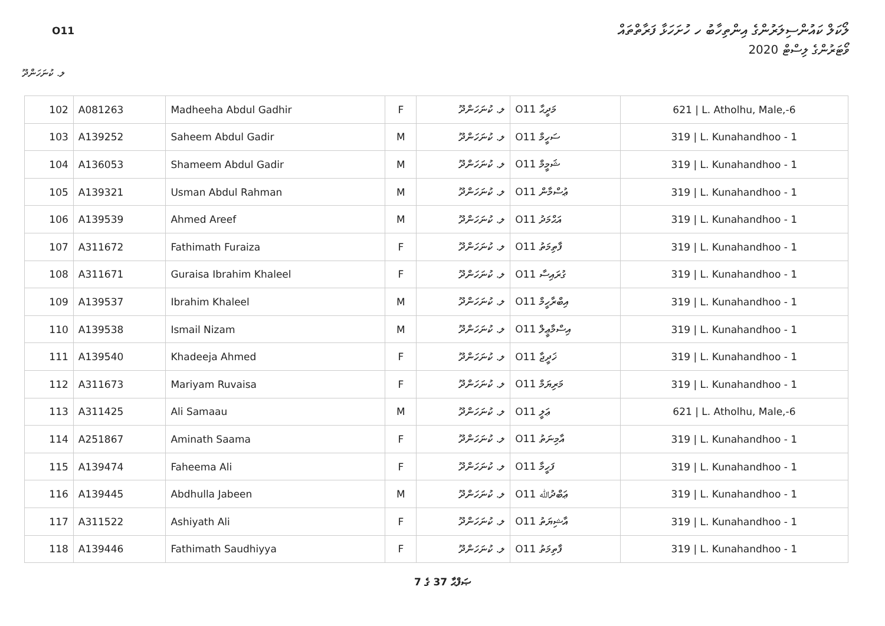O11
ލޯކަލް ކައުންސިލަރުންގެ އިންތިހާބު ހ ހުށަހަޅާ ފަރާތްތައް
ވޯޓަރުންގެ ލިސްޓް 2020
ލ. ކުނަހަންދޫ
| 102 | A081263 | Madheeha Abdul Gadhir | F | ލ. ކުނަހަންދޫ | O11 މަދީޙާ | 621 / L. Atholhu, Male,-6 |
| 103 | A139252 | Saheem Abdul Gadir | M | ލ. ކުނަހަންދޫ | O11 ސަހީމް | 319 / L. Kunahandhoo - 1 |
| 104 | A136053 | Shameem Abdul Gadir | M | ލ. ކުނަހަންދޫ | O11 ޝަމީމް | 319 / L. Kunahandhoo - 1 |
| 105 | A139321 | Usman Abdul Rahman | M | ލ. ކުނަހަންދޫ | O11 ޢުސްމާން | 319 / L. Kunahandhoo - 1 |
| 106 | A139539 | Ahmed Areef | M | ލ. ކުނަހަންދޫ | O11 އަޙްމަދު | 319 / L. Kunahandhoo - 1 |
| 107 | A311672 | Fathimath Furaiza | F | ލ. ކުނަހަންދޫ | O11 ފާތިމަތު | 319 / L. Kunahandhoo - 1 |
| 108 | A311671 | Guraisa Ibrahim Khaleel | F | ލ. ކުނަހަންދޫ | O11 ގުރައިސާ | 319 / L. Kunahandhoo - 1 |
| 109 | A139537 | Ibrahim Khaleel | M | ލ. ކުނަހަންދޫ | O11 އިބްރާހީމް | 319 / L. Kunahandhoo - 1 |
| 110 | A139538 | Ismail Nizam | M | ލ. ކުނަހަންދޫ | O11 އިސްމާޢީލް | 319 / L. Kunahandhoo - 1 |
| 111 | A139540 | Khadeeja Ahmed | F | ލ. ކުނަހަންދޫ | O11 ޚަދީޖާ | 319 / L. Kunahandhoo - 1 |
| 112 | A311673 | Mariyam Ruvaisa | F | ލ. ކުނަހަންދޫ | O11 މަރިޔަމް | 319 / L. Kunahandhoo - 1 |
| 113 | A311425 | Ali Samaau | M | ލ. ކުނަހަންދޫ | O11 ޢަލީ | 621 / L. Atholhu, Male,-6 |
| 114 | A251867 | Aminath Saama | F | ލ. ކުނަހަންދޫ | O11 އާމިނަތު | 319 / L. Kunahandhoo - 1 |
| 115 | A139474 | Faheema Ali | F | ލ. ކުނަހަންދޫ | O11 ފަހީމާ | 319 / L. Kunahandhoo - 1 |
| 116 | A139445 | Abdhulla Jabeen | M | ލ. ކުނަހަންދޫ | O11 ޢަބްދުﷲ | 319 / L. Kunahandhoo - 1 |
| 117 | A311522 | Ashiyath Ali | F | ލ. ކުނަހަންދޫ | O11 އާޝިޔަތު | 319 / L. Kunahandhoo - 1 |
| 118 | A139446 | Fathimath Saudhiyya | F | ލ. ކުނަހަންދޫ | O11 ފާތިމަތު | 319 / L. Kunahandhoo - 1 |
7 ގެ 37 ޞަފްޙާ